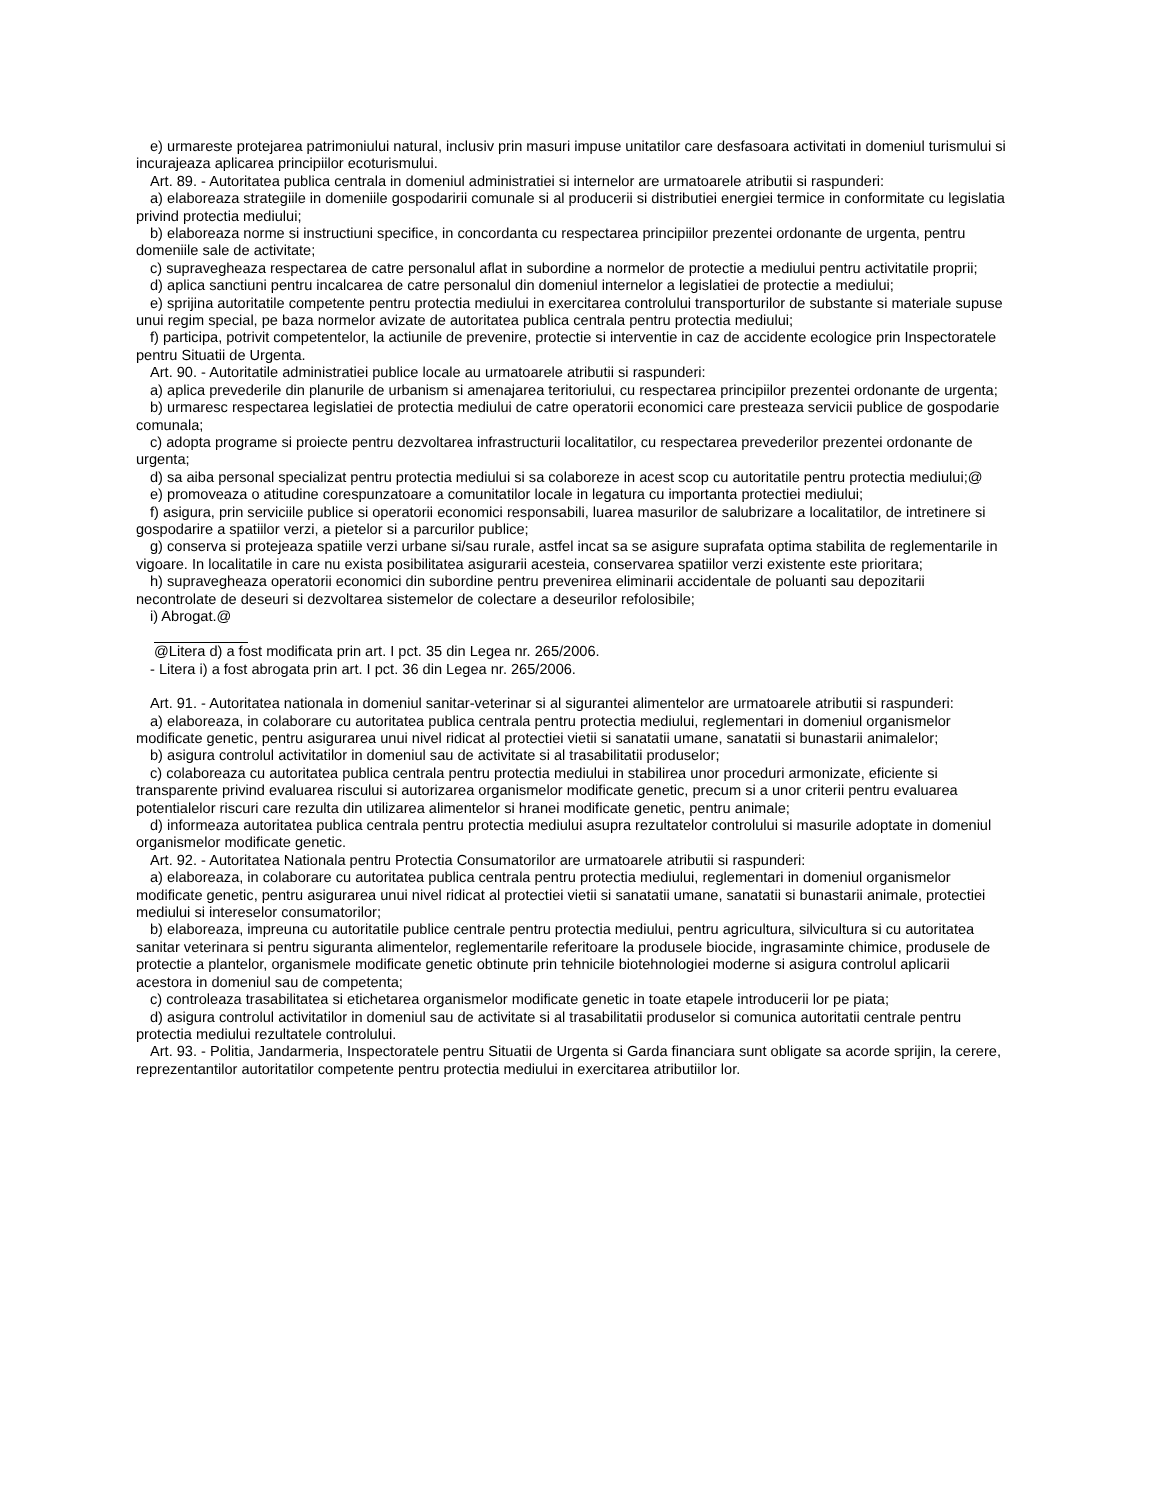e) urmareste protejarea patrimoniului natural, inclusiv prin masuri impuse unitatilor care desfasoara activitati in domeniul turismului si incurajeaza aplicarea principiilor ecoturismului.
Art. 89. - Autoritatea publica centrala in domeniul administratiei si internelor are urmatoarele atributii si raspunderi:
a) elaboreaza strategiile in domeniile gospodaririi comunale si al producerii si distributiei energiei termice in conformitate cu legislatia privind protectia mediului;
b) elaboreaza norme si instructiuni specifice, in concordanta cu respectarea principiilor prezentei ordonante de urgenta, pentru domeniile sale de activitate;
c) supravegheaza respectarea de catre personalul aflat in subordine a normelor de protectie a mediului pentru activitatile proprii;
d) aplica sanctiuni pentru incalcarea de catre personalul din domeniul internelor a legislatiei de protectie a mediului;
e) sprijina autoritatile competente pentru protectia mediului in exercitarea controlului transporturilor de substante si materiale supuse unui regim special, pe baza normelor avizate de autoritatea publica centrala pentru protectia mediului;
f) participa, potrivit competentelor, la actiunile de prevenire, protectie si interventie in caz de accidente ecologice prin Inspectoratele pentru Situatii de Urgenta.
Art. 90. - Autoritatile administratiei publice locale au urmatoarele atributii si raspunderi:
a) aplica prevederile din planurile de urbanism si amenajarea teritoriului, cu respectarea principiilor prezentei ordonante de urgenta;
b) urmaresc respectarea legislatiei de protectia mediului de catre operatorii economici care presteaza servicii publice de gospodarie comunala;
c) adopta programe si proiecte pentru dezvoltarea infrastructurii localitatilor, cu respectarea prevederilor prezentei ordonante de urgenta;
d) sa aiba personal specializat pentru protectia mediului si sa colaboreze in acest scop cu autoritatile pentru protectia mediului;@
e) promoveaza o atitudine corespunzatoare a comunitatilor locale in legatura cu importanta protectiei mediului;
f) asigura, prin serviciile publice si operatorii economici responsabili, luarea masurilor de salubrizare a localitatilor, de intretinere si gospodarire a spatiilor verzi, a pietelor si a parcurilor publice;
g) conserva si protejeaza spatiile verzi urbane si/sau rurale, astfel incat sa se asigure suprafata optima stabilita de reglementarile in vigoare. In localitatile in care nu exista posibilitatea asigurarii acesteia, conservarea spatiilor verzi existente este prioritara;
h) supravegheaza operatorii economici din subordine pentru prevenirea eliminarii accidentale de poluanti sau depozitarii necontrolate de deseuri si dezvoltarea sistemelor de colectare a deseurilor refolosibile;
i) Abrogat.@
@Litera d) a fost modificata prin art. I pct. 35 din Legea nr. 265/2006.
- Litera i) a fost abrogata prin art. I pct. 36 din Legea nr. 265/2006.
Art. 91. - Autoritatea nationala in domeniul sanitar-veterinar si al sigurantei alimentelor are urmatoarele atributii si raspunderi:
a) elaboreaza, in colaborare cu autoritatea publica centrala pentru protectia mediului, reglementari in domeniul organismelor modificate genetic, pentru asigurarea unui nivel ridicat al protectiei vietii si sanatatii umane, sanatatii si bunastarii animalelor;
b) asigura controlul activitatilor in domeniul sau de activitate si al trasabilitatii produselor;
c) colaboreaza cu autoritatea publica centrala pentru protectia mediului in stabilirea unor proceduri armonizate, eficiente si transparente privind evaluarea riscului si autorizarea organismelor modificate genetic, precum si a unor criterii pentru evaluarea potentialelor riscuri care rezulta din utilizarea alimentelor si hranei modificate genetic, pentru animale;
d) informeaza autoritatea publica centrala pentru protectia mediului asupra rezultatelor controlului si masurile adoptate in domeniul organismelor modificate genetic.
Art. 92. - Autoritatea Nationala pentru Protectia Consumatorilor are urmatoarele atributii si raspunderi:
a) elaboreaza, in colaborare cu autoritatea publica centrala pentru protectia mediului, reglementari in domeniul organismelor modificate genetic, pentru asigurarea unui nivel ridicat al protectiei vietii si sanatatii umane, sanatatii si bunastarii animale, protectiei mediului si intereselor consumatorilor;
b) elaboreaza, impreuna cu autoritatile publice centrale pentru protectia mediului, pentru agricultura, silvicultura si cu autoritatea sanitar veterinara si pentru siguranta alimentelor, reglementarile referitoare la produsele biocide, ingrasaminte chimice, produsele de protectie a plantelor, organismele modificate genetic obtinute prin tehnicile biotehnologiei moderne si asigura controlul aplicarii acestora in domeniul sau de competenta;
c) controleaza trasabilitatea si etichetarea organismelor modificate genetic in toate etapele introducerii lor pe piata;
d) asigura controlul activitatilor in domeniul sau de activitate si al trasabilitatii produselor si comunica autoritatii centrale pentru protectia mediului rezultatele controlului.
Art. 93. - Politia, Jandarmeria, Inspectoratele pentru Situatii de Urgenta si Garda financiara sunt obligate sa acorde sprijin, la cerere, reprezentantilor autoritatilor competente pentru protectia mediului in exercitarea atributiilor lor.